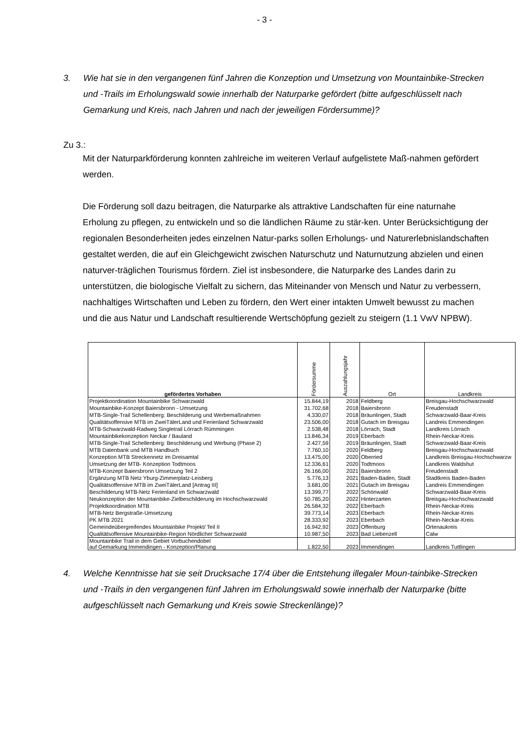- 3 -
3. Wie hat sie in den vergangenen fünf Jahren die Konzeption und Umsetzung von Mountainbike-Strecken und -Trails im Erholungswald sowie innerhalb der Naturparke gefördert (bitte aufgeschlüsselt nach Gemarkung und Kreis, nach Jahren und nach der jeweiligen Fördersumme)?
Zu 3.:
Mit der Naturparkförderung konnten zahlreiche im weiteren Verlauf aufgelistete Maß-nahmen gefördert werden.
Die Förderung soll dazu beitragen, die Naturparke als attraktive Landschaften für eine naturnahe Erholung zu pflegen, zu entwickeln und so die ländlichen Räume zu stär-ken. Unter Berücksichtigung der regionalen Besonderheiten jedes einzelnen Natur-parks sollen Erholungs- und Naturerlebnislandschaften gestaltet werden, die auf ein Gleichgewicht zwischen Naturschutz und Naturnutzung abzielen und einen naturver-träglichen Tourismus fördern. Ziel ist insbesondere, die Naturparke des Landes darin zu unterstützen, die biologische Vielfalt zu sichern, das Miteinander von Mensch und Natur zu verbessern, nachhaltiges Wirtschaften und Leben zu fördern, den Wert einer intakten Umwelt bewusst zu machen und die aus Natur und Landschaft resultierende Wertschöpfung gezielt zu steigern (1.1 VwV NPBW).
| gefördertes Vorhaben | Fördersumme | Auszahlungsjahr | Ort | Landkreis |
| --- | --- | --- | --- | --- |
| Projektkoordination Mountainbike Schwarzwald | 15.844,19 | 2018 | Feldberg | Breisgau-Hochschwarzwald |
| Mountainbike-Konzept Baiersbronn - Umsetzung | 31.702,68 | 2018 | Baiersbronn | Freudenstadt |
| MTB-Single-Trail Schellenberg: Beschilderung und Werbemaßnahmen | 4.330,07 | 2018 | Bräunlingen, Stadt | Schwarzwald-Baar-Kreis |
| Qualitätsoffensive MTB im ZweiTälerLand und Ferienland Schwarzwald | 23.506,00 | 2018 | Gutach im Breisgau | Landreis Emmendingen |
| MTB-Schwarzwald-Radweg Singletrail Lörrach Rümmingen | 2.538,48 | 2018 | Lörrach, Stadt | Landkreis Lörrach |
| Mountainbikekonzeption Neckar / Bauland | 13.846,34 | 2019 | Eberbach | Rhein-Neckar-Kreis |
| MTB-Single-Trail Schellenberg: Beschilderung und Werbung (Phase 2) | 2.427,59 | 2019 | Bräunlingen, Stadt | Schwarzwald-Baar-Kreis |
| MTB Datenbank und MTB Handbuch | 7.760,10 | 2020 | Feldberg | Breisgau-Hochschwarzwald |
| Konzeption MTB Streckennetz im Dreisamtal | 13.475,00 | 2020 | Oberried | Landkreis Breisgau-Hochschwarzw |
| Umsetzung der MTB- Konzeption Todtmoos | 12.336,61 | 2020 | Todtmoos | Landkreis Waldshut |
| MTB-Konzept Baiersbronn Umsetzung Teil 2 | 26.166,00 | 2021 | Baiersbronn | Freudenstadt |
| Ergänzung MTB Netz Yburg-Zimmerplatz-Leisberg | 5.776,13 | 2021 | Baden-Baden, Stadt | Stadtkreis Baden-Baden |
| Qualitätsoffensive MTB im ZweiTälerLand [Antrag III] | 3.681,00 | 2021 | Gutach im Breisgau | Landreis Emmendingen |
| Beschilderung MTB-Netz Ferienland im Schwarzwald | 13.399,77 | 2022 | Schönwald | Schwarzwald-Baar-Kreis |
| Neukonzeption der Mountainbike-Zielbeschilderung im Hochschwarzwald | 50.785,20 | 2022 | Hinterzarten | Breisgau-Hochschwarzwald |
| Projektkoordination MTB | 26.584,32 | 2022 | Eberbach | Rhein-Neckar-Kreis |
| MTB-Netz Bergstraße-Umsetzung | 39.773,14 | 2023 | Eberbach | Rhein-Neckar-Kreis |
| PK MTB 2021 | 28.333,92 | 2023 | Eberbach | Rhein-Neckar-Kreis |
| Gemeindeübergreifendes Mountainbike Projekt/ Teil II | 16.942,92 | 2023 | Offenburg | Ortenaukreis |
| Qualitätsoffensive Mountainbike-Region Nördlicher Schwarzwald | 10.987,50 | 2023 | Bad Liebenzell | Calw |
| Mountainbike Trail in dem Gebiet Vorbuchendobel auf Gemarkung Immendingen - Konzeption/Planung | 1.822,50 | 2023 | Immendingen | Landkreis Tuttlingen |
4. Welche Kenntnisse hat sie seit Drucksache 17/4 über die Entstehung illegaler Moun-tainbike-Strecken und -Trails in den vergangenen fünf Jahren im Erholungswald sowie innerhalb der Naturparke (bitte aufgeschlüsselt nach Gemarkung und Kreis sowie Streckenlänge)?